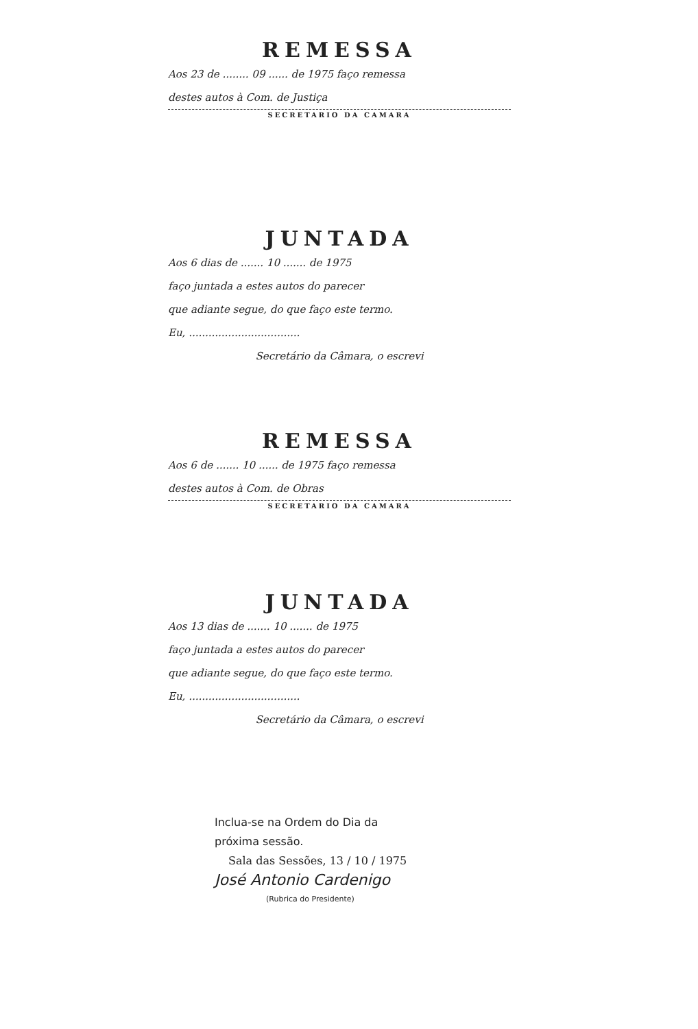REMESSA
Aos 23 de ........ 09 ...... de 1975 faço remessa
destes autos à Com. de Justiça
SECRETARIO DA CAMARA
JUNTADA
Aos 6 dias de ....... 10 ....... de 1975
faço juntada a estes autos do parecer
que adiante segue, do que faço este termo.
Eu, ..................................
Secretário da Câmara, o escrevi
REMESSA
Aos 6 de ....... 10 ...... de 1975 faço remessa
destes autos à Com. de Obras
SECRETARIO DA CAMARA
JUNTADA
Aos 13 dias de ....... 10 ....... de 1975
faço juntada a estes autos do parecer
que adiante segue, do que faço este termo.
Eu, ..................................
Secretário da Câmara, o escrevi
Inclua-se na Ordem do Dia da
próxima sessão.
Sala das Sessões, 13 / 10 / 1975
José Antonio Cardenigo
(Rubrica do Presidente)